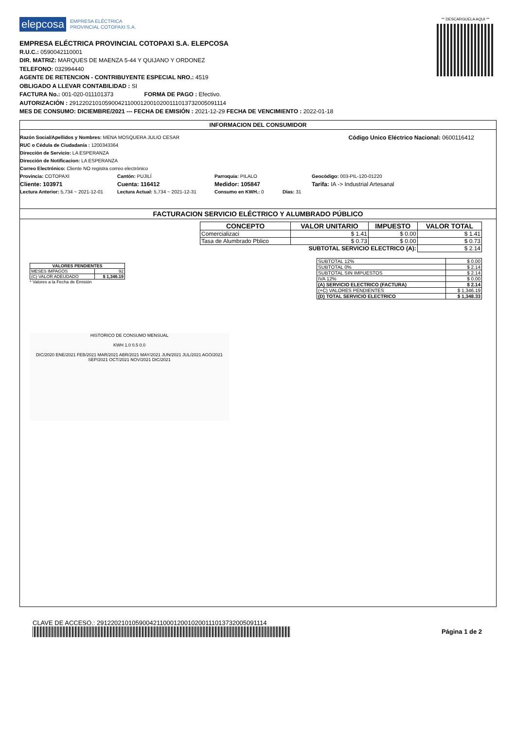elepcosa EMPRESA ELÉCTRICA
PROVINCIAL COTOPAXI S.A.
** DESCARGUELA AQUI **
EMPRESA ELÉCTRICA PROVINCIAL COTOPAXI S.A. ELEPCOSA
R.U.C.: 0590042110001
DIR. MATRIZ: MARQUES DE MAENZA 5-44 Y QUIJANO Y ORDONEZ
TELEFONO: 032994440
AGENTE DE RETENCION - CONTRIBUYENTE ESPECIAL NRO.: 4519
OBLIGADO A LLEVAR CONTABILIDAD : SI
FACTURA No.: 001-020-011101373 FORMA DE PAGO : Efectivo.
AUTORIZACIÓN : 2912202101059004211000120010200111013732005091114
MES DE CONSUMO: DICIEMBRE/2021 --- FECHA DE EMISIÓN : 2021-12-29 FECHA DE VENCIMIENTO : 2022-01-18
INFORMACION DEL CONSUMIDOR
Razón Social/Apellidos y Nombres: MENA MOSQUERA JULIO CESAR Código Unico Eléctrico Nacional: 0600116412
RUC o Cédula de Ciudadanía : 1200343364
Dirección de Servicio: LA ESPERANZA
Dirección de Notificacion: LA ESPERANZA
Correo Electrónico: Cliente NO registra correo electrónico
Provincia: COTOPAXI Cantón: PUJILÍ Parroquia: PILALO Geocódigo: 003-PIL-120-01220
Cliente: 103971 Cuenta: 116412 Medidor: 105847 Tarifa: IA -> Industrial Artesanal
Lectura Anterior: 5,734 ~ 2021-12-01
Lectura Actual: 5,734 ~ 2021-12-31
Consumo en KWH.: 0 Días: 31
FACTURACION SERVICIO ELÉCTRICO Y ALUMBRADO PÚBLICO
| VALORES PENDIENTES | |
| --- | --- |
| MESES IMPAGOS | 92 |
| (C) VALOR ADEUDADO | $ 1,346.19 |
* Valores a la Fecha de Emisión
HISTORICO DE CONSUMO MENSUAL
KWH 1.0 0.5 0.0
DIC/2020 ENE/2021 FEB/2021 MAR/2021 ABR/2021 MAY/2021 JUN/2021 JUL/2021 AGO/2021 SEP/2021 OCT/2021 NOV/2021 DIC/2021
| CONCEPTO | VALOR UNITARIO | IMPUESTO | VALOR TOTAL |
| --- | --- | --- | --- |
| Comercializaci | $ 1.41 | $ 0.00 | $ 1.41 |
| Tasa de Alumbrado Pblico | $ 0.73 | $ 0.00 | $ 0.73 |
| SUBTOTAL SERVICIO ELECTRICO (A): | | | $ 2.14 |
| SUBTOTAL 12% | $ 0.00 |
| SUBTOTAL 0% | $ 2.14 |
| SUBTOTAL SIN IMPUESTOS | $ 2.14 |
| IVA 12% | $ 0.00 |
| (A) SERVICIO ELECTRICO (FACTURA) | $ 2.14 |
| (+C) VALORES PENDIENTES | $ 1,346.19 |
| (D) TOTAL SERVICIO ELECTRICO | $ 1,348.33 |
CLAVE DE ACCESO.: 2912202101059004211000120010200111013732005091114
Página 1 de 2